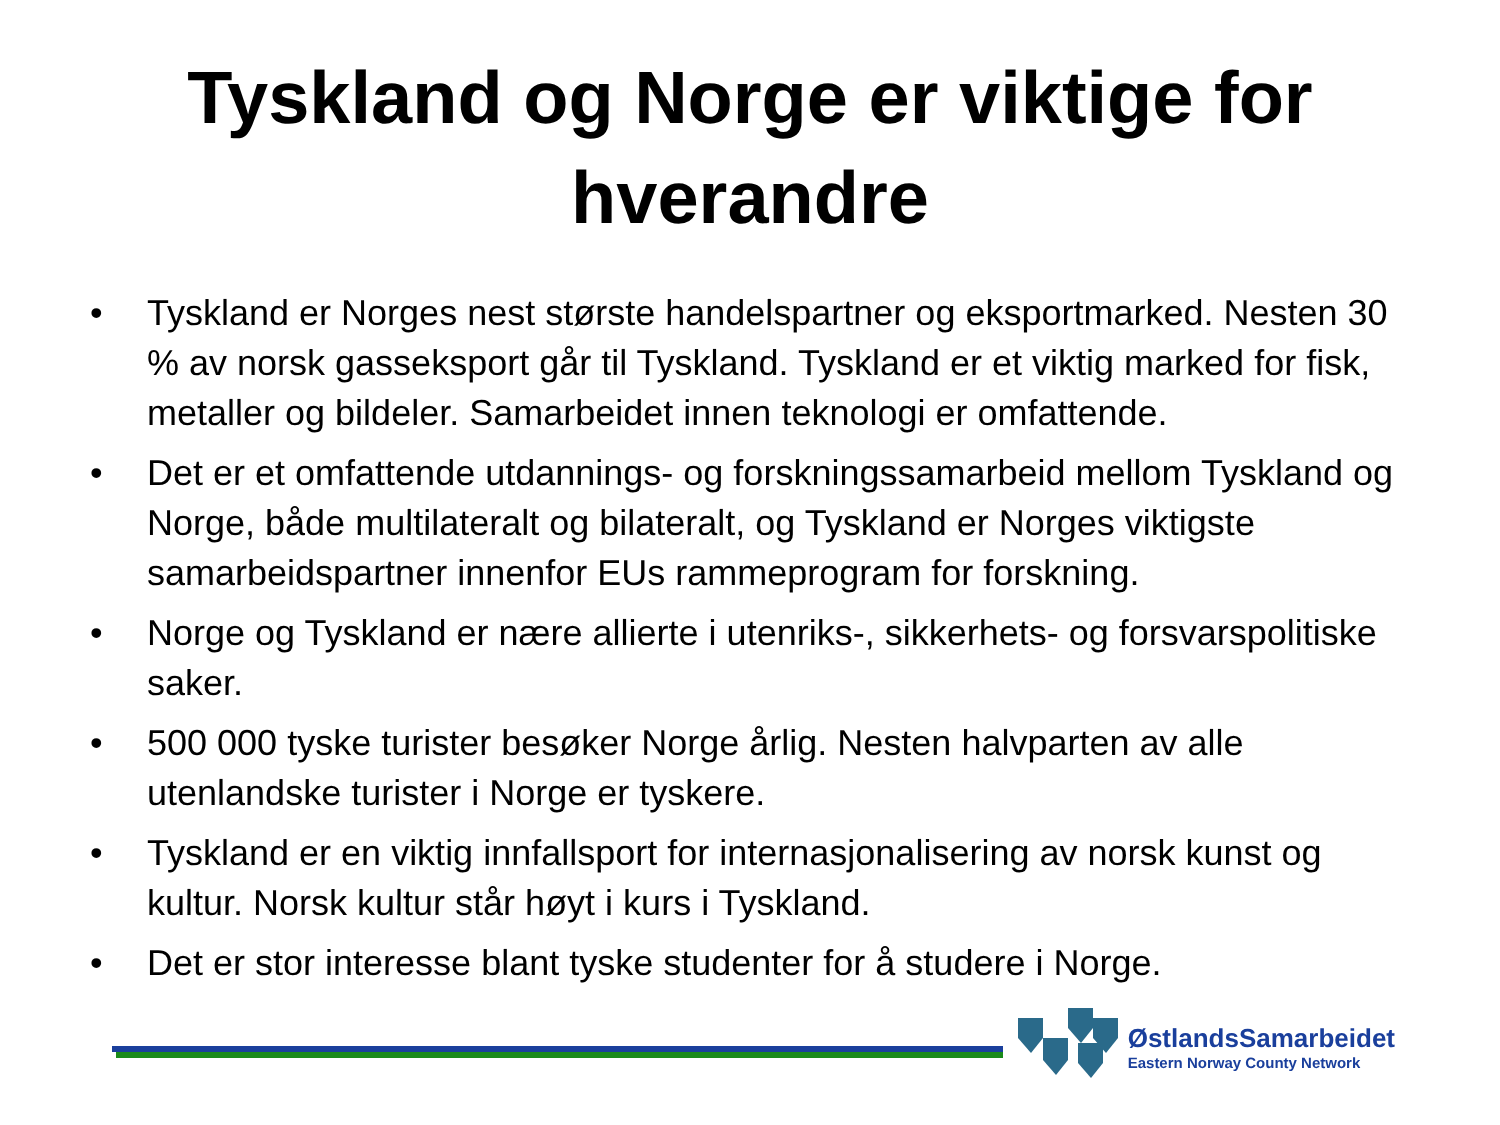Tyskland og Norge er viktige for
hverandre
• Tyskland er Norges nest største handelspartner og eksportmarked. Nesten 30 % av norsk gasseksport går til Tyskland. Tyskland er et viktig marked for fisk, metaller og bildeler. Samarbeidet innen teknologi er omfattende.
• Det er et omfattende utdannings- og forskningssamarbeid mellom Tyskland og Norge, både multilateralt og bilateralt, og Tyskland er Norges viktigste samarbeidspartner innenfor EUs rammeprogram for forskning.
• Norge og Tyskland er nære allierte i utenriks-, sikkerhets- og forsvarspolitiske saker.
• 500 000 tyske turister besøker Norge årlig. Nesten halvparten av alle utenlandske turister i Norge er tyskere.
• Tyskland er en viktig innfallsport for internasjonalisering av norsk kunst og kultur. Norsk kultur står høyt i kurs i Tyskland.
• Det er stor interesse blant tyske studenter for å studere i Norge.
ØstlandsSamarbeidet
Eastern Norway County Network